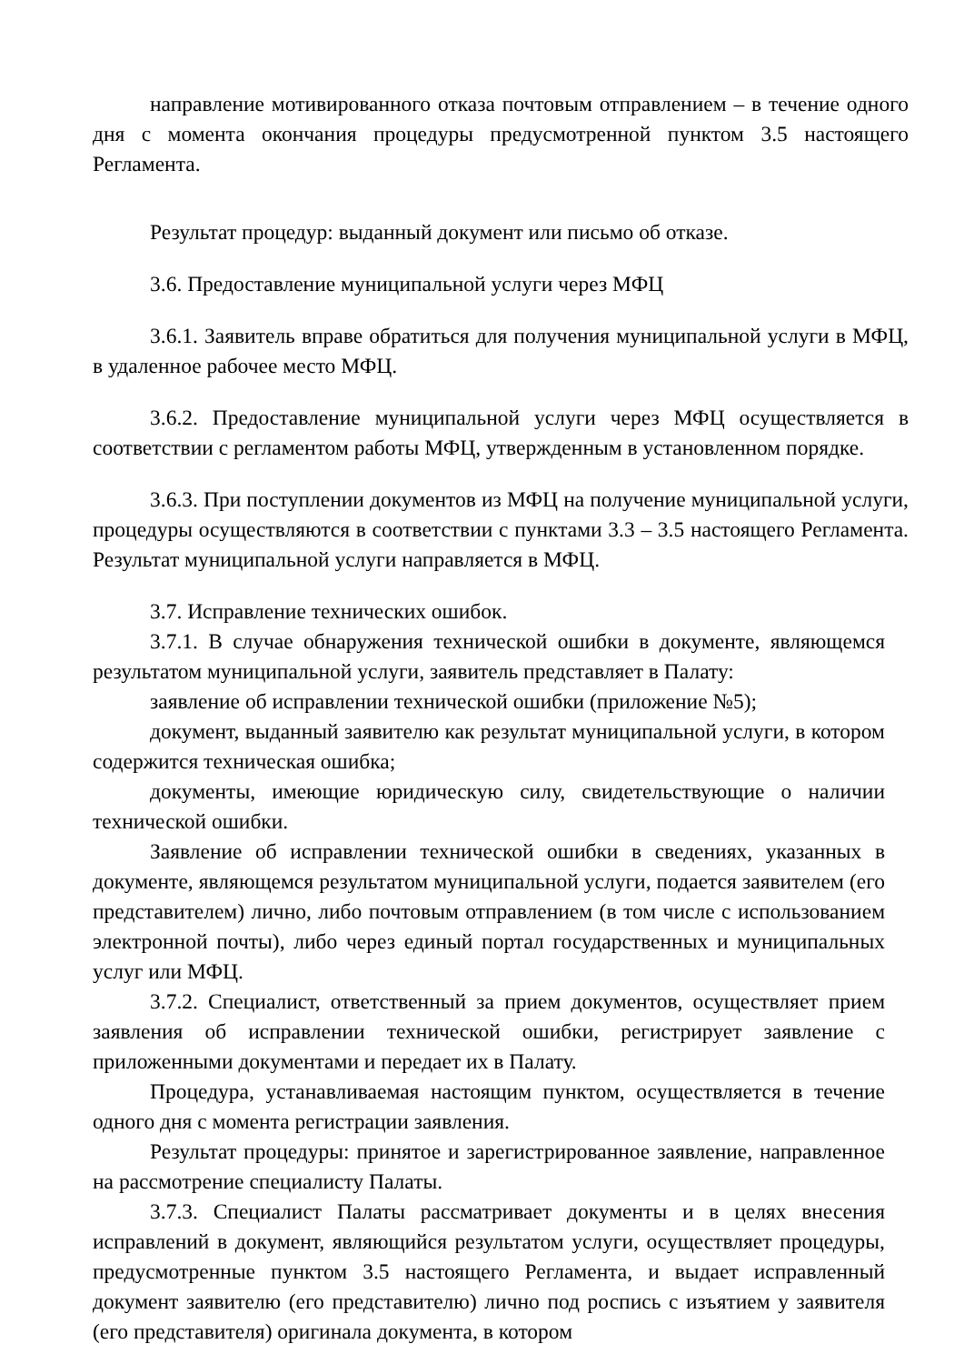направление мотивированного отказа почтовым отправлением – в течение одного дня с момента окончания процедуры предусмотренной пунктом 3.5 настоящего Регламента.
Результат процедур: выданный документ или письмо об отказе.
3.6. Предоставление муниципальной услуги через МФЦ
3.6.1. Заявитель вправе обратиться для получения муниципальной услуги в МФЦ, в удаленное рабочее место МФЦ.
3.6.2. Предоставление муниципальной услуги через МФЦ осуществляется в соответствии с регламентом работы МФЦ, утвержденным в установленном порядке.
3.6.3. При поступлении документов из МФЦ на получение муниципальной услуги, процедуры осуществляются в соответствии с пунктами 3.3 – 3.5 настоящего Регламента. Результат муниципальной услуги направляется в МФЦ.
3.7. Исправление технических ошибок.
3.7.1. В случае обнаружения технической ошибки в документе, являющемся результатом муниципальной услуги, заявитель представляет в Палату:
заявление об исправлении технической ошибки (приложение №5);
документ, выданный заявителю как результат муниципальной услуги, в котором содержится техническая ошибка;
документы, имеющие юридическую силу, свидетельствующие о наличии технической ошибки.
Заявление об исправлении технической ошибки в сведениях, указанных в документе, являющемся результатом муниципальной услуги, подается заявителем (его представителем) лично, либо почтовым отправлением (в том числе с использованием электронной почты), либо через единый портал государственных и муниципальных услуг или МФЦ.
3.7.2. Специалист, ответственный за прием документов, осуществляет прием заявления об исправлении технической ошибки, регистрирует заявление с приложенными документами и передает их в Палату.
Процедура, устанавливаемая настоящим пунктом, осуществляется в течение одного дня с момента регистрации заявления.
Результат процедуры: принятое и зарегистрированное заявление, направленное на рассмотрение специалисту Палаты.
3.7.3. Специалист Палаты рассматривает документы и в целях внесения исправлений в документ, являющийся результатом услуги, осуществляет процедуры, предусмотренные пунктом 3.5 настоящего Регламента, и выдает исправленный документ заявителю (его представителю) лично под роспись с изъятием у заявителя (его представителя) оригинала документа, в котором